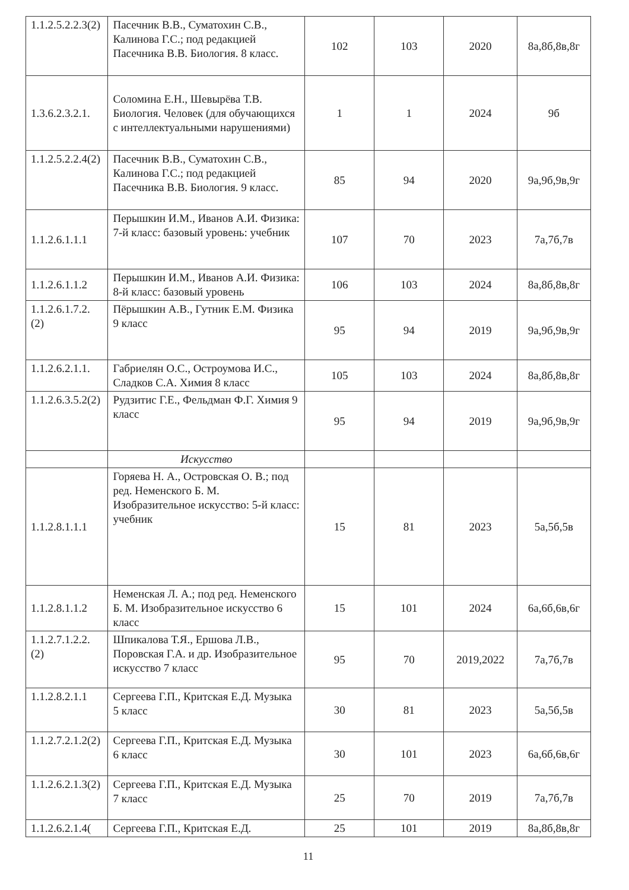| 1.1.2.5.2.2.3(2) | Пасечник В.В., Суматохин С.В., Калинова Г.С.; под редакцией Пасечника В.В. Биология. 8 класс. | 102 | 103 | 2020 | 8а,8б,8в,8г |
| 1.3.6.2.3.2.1. | Соломина Е.Н., Шевырёва Т.В. Биология. Человек (для обучающихся с интеллектуальными нарушениями) | 1 | 1 | 2024 | 9б |
| 1.1.2.5.2.2.4(2) | Пасечник В.В., Суматохин С.В., Калинова Г.С.; под редакцией Пасечника В.В. Биология. 9 класс. | 85 | 94 | 2020 | 9а,9б,9в,9г |
| 1.1.2.6.1.1.1 | Перышкин И.М., Иванов А.И. Физика: 7-й класс: базовый уровень: учебник | 107 | 70 | 2023 | 7а,7б,7в |
| 1.1.2.6.1.1.2 | Перышкин И.М., Иванов А.И. Физика: 8-й класс: базовый уровень | 106 | 103 | 2024 | 8а,8б,8в,8г |
| 1.1.2.6.1.7.2.(2) | Пёрышкин А.В., Гутник Е.М. Физика 9 класс | 95 | 94 | 2019 | 9а,9б,9в,9г |
| 1.1.2.6.2.1.1. | Габриелян О.С., Остроумова И.С., Сладков С.А. Химия 8 класс | 105 | 103 | 2024 | 8а,8б,8в,8г |
| 1.1.2.6.3.5.2(2) | Рудзитис Г.Е., Фельдман Ф.Г. Химия 9 класс | 95 | 94 | 2019 | 9а,9б,9в,9г |
| | Искусство | | | | |
| 1.1.2.8.1.1.1 | Горяева Н. А., Островская О. В.; под ред. Неменского Б. М. Изобразительное искусство: 5-й класс: учебник | 15 | 81 | 2023 | 5а,5б,5в |
| 1.1.2.8.1.1.2 | Неменская Л. А.; под ред. Неменского Б. М. Изобразительное искусство 6 класс | 15 | 101 | 2024 | 6а,6б,6в,6г |
| 1.1.2.7.1.2.2.(2) | Шпикалова Т.Я., Ершова Л.В., Поровская Г.А. и др. Изобразительное искусство 7 класс | 95 | 70 | 2019,2022 | 7а,7б,7в |
| 1.1.2.8.2.1.1 | Сергеева Г.П., Критская Е.Д. Музыка 5 класс | 30 | 81 | 2023 | 5а,5б,5в |
| 1.1.2.7.2.1.2(2) | Сергеева Г.П., Критская Е.Д. Музыка 6 класс | 30 | 101 | 2023 | 6а,6б,6в,6г |
| 1.1.2.6.2.1.3(2) | Сергеева Г.П., Критская Е.Д. Музыка 7 класс | 25 | 70 | 2019 | 7а,7б,7в |
| 1.1.2.6.2.1.4( | Сергеева Г.П., Критская Е.Д. | 25 | 101 | 2019 | 8а,8б,8в,8г |
11